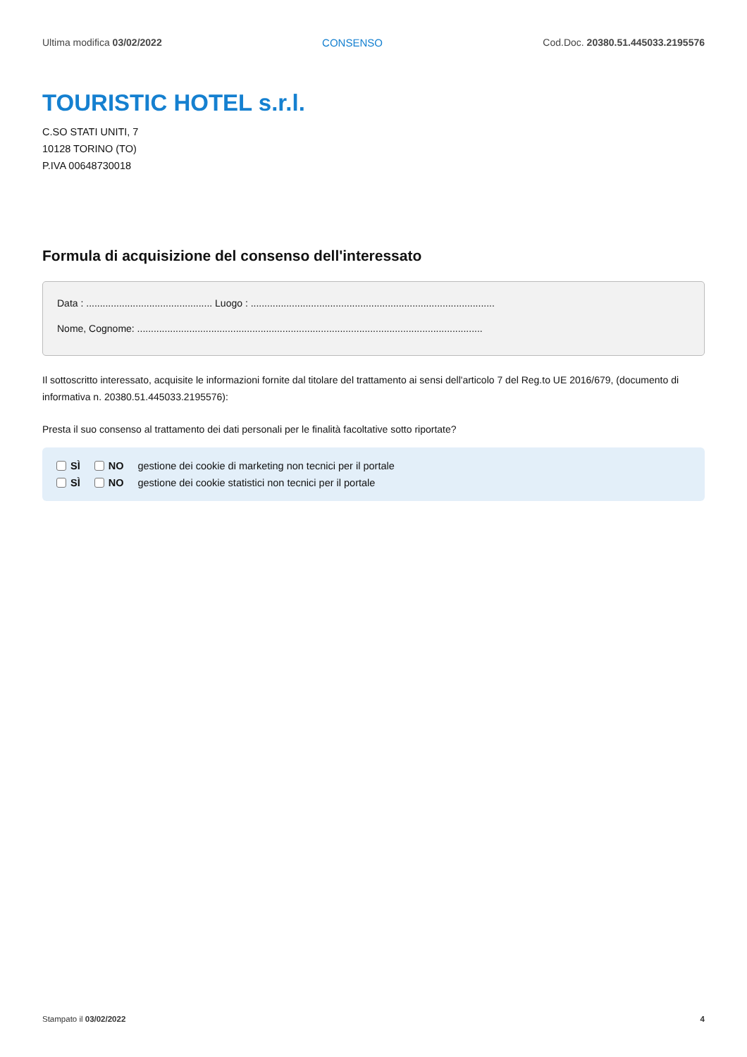Ultima modifica 03/02/2022 CONSENSO Cod.Doc. 20380.51.445033.2195576
TOURISTIC HOTEL s.r.l.
C.SO STATI UNITI, 7
10128 TORINO (TO)
P.IVA 00648730018
Formula di acquisizione del consenso dell'interessato
Data : .............................................. Luogo : .........................................................................................
Nome, Cognome: ..............................................................................................................................
Il sottoscritto interessato, acquisite le informazioni fornite dal titolare del trattamento ai sensi dell'articolo 7 del Reg.to UE 2016/679, (documento di informativa n. 20380.51.445033.2195576):
Presta il suo consenso al trattamento dei dati personali per le finalità facoltative sotto riportate?
SÌ NO gestione dei cookie di marketing non tecnici per il portale
SÌ NO gestione dei cookie statistici non tecnici per il portale
Stampato il 03/02/2022 4